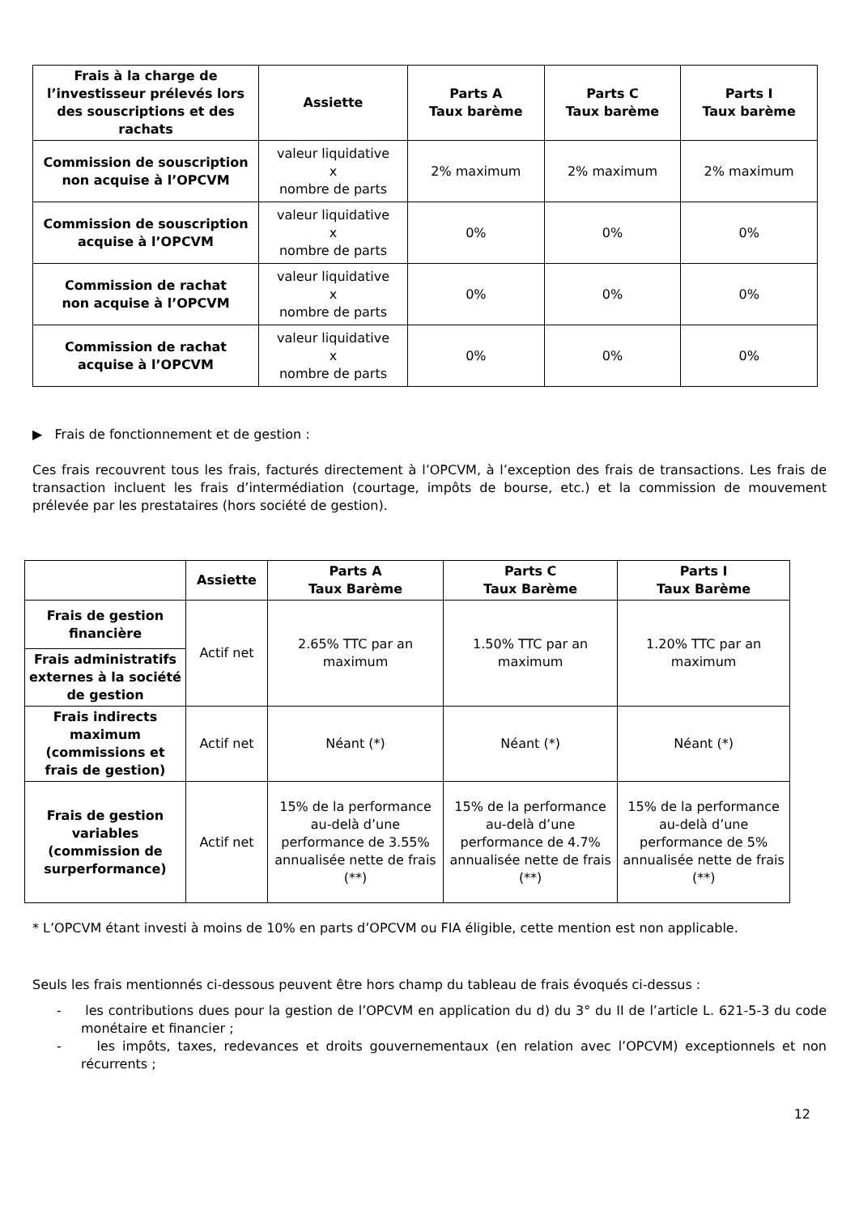| Frais à la charge de l’investisseur prélevés lors des souscriptions et des rachats | Assiette | Parts A Taux barème | Parts C Taux barème | Parts I Taux barème |
| --- | --- | --- | --- | --- |
| Commission de souscription non acquise à l’OPCVM | valeur liquidative x nombre de parts | 2% maximum | 2% maximum | 2% maximum |
| Commission de souscription acquise à l’OPCVM | valeur liquidative x nombre de parts | 0% | 0% | 0% |
| Commission de rachat non acquise à l’OPCVM | valeur liquidative x nombre de parts | 0% | 0% | 0% |
| Commission de rachat acquise à l’OPCVM | valeur liquidative x nombre de parts | 0% | 0% | 0% |
▶ Frais de fonctionnement et de gestion :
Ces frais recouvrent tous les frais, facturés directement à l’OPCVM, à l’exception des frais de transactions. Les frais de transaction incluent les frais d’intermédiation (courtage, impôts de bourse, etc.) et la commission de mouvement prélevée par les prestataires (hors société de gestion).
| | Assiette | Parts A Taux Barème | Parts C Taux Barème | Parts I Taux Barème |
| --- | --- | --- | --- | --- |
| Frais de gestion financière | Actif net | 2.65% TTC par an maximum | 1.50% TTC par an maximum | 1.20% TTC par an maximum |
| Frais administratifs externes à la société de gestion | | | | |
| Frais indirects maximum (commissions et frais de gestion) | Actif net | Néant (*) | Néant (*) | Néant (*) |
| Frais de gestion variables (commission de surperformance) | Actif net | 15% de la performance au-delà d’une performance de 3.55% annualisée nette de frais (**) | 15% de la performance au-delà d’une performance de 4.7% annualisée nette de frais (**) | 15% de la performance au-delà d’une performance de 5% annualisée nette de frais (**) |
* L’OPCVM étant investi à moins de 10% en parts d’OPCVM ou FIA éligible, cette mention est non applicable.
Seuls les frais mentionnés ci-dessous peuvent être hors champ du tableau de frais évoqués ci-dessus :
- les contributions dues pour la gestion de l’OPCVM en application du d) du 3° du II de l’article L. 621-5-3 du code monétaire et financier ;
- les impôts, taxes, redevances et droits gouvernementaux (en relation avec l’OPCVM) exceptionnels et non récurrents ;
12